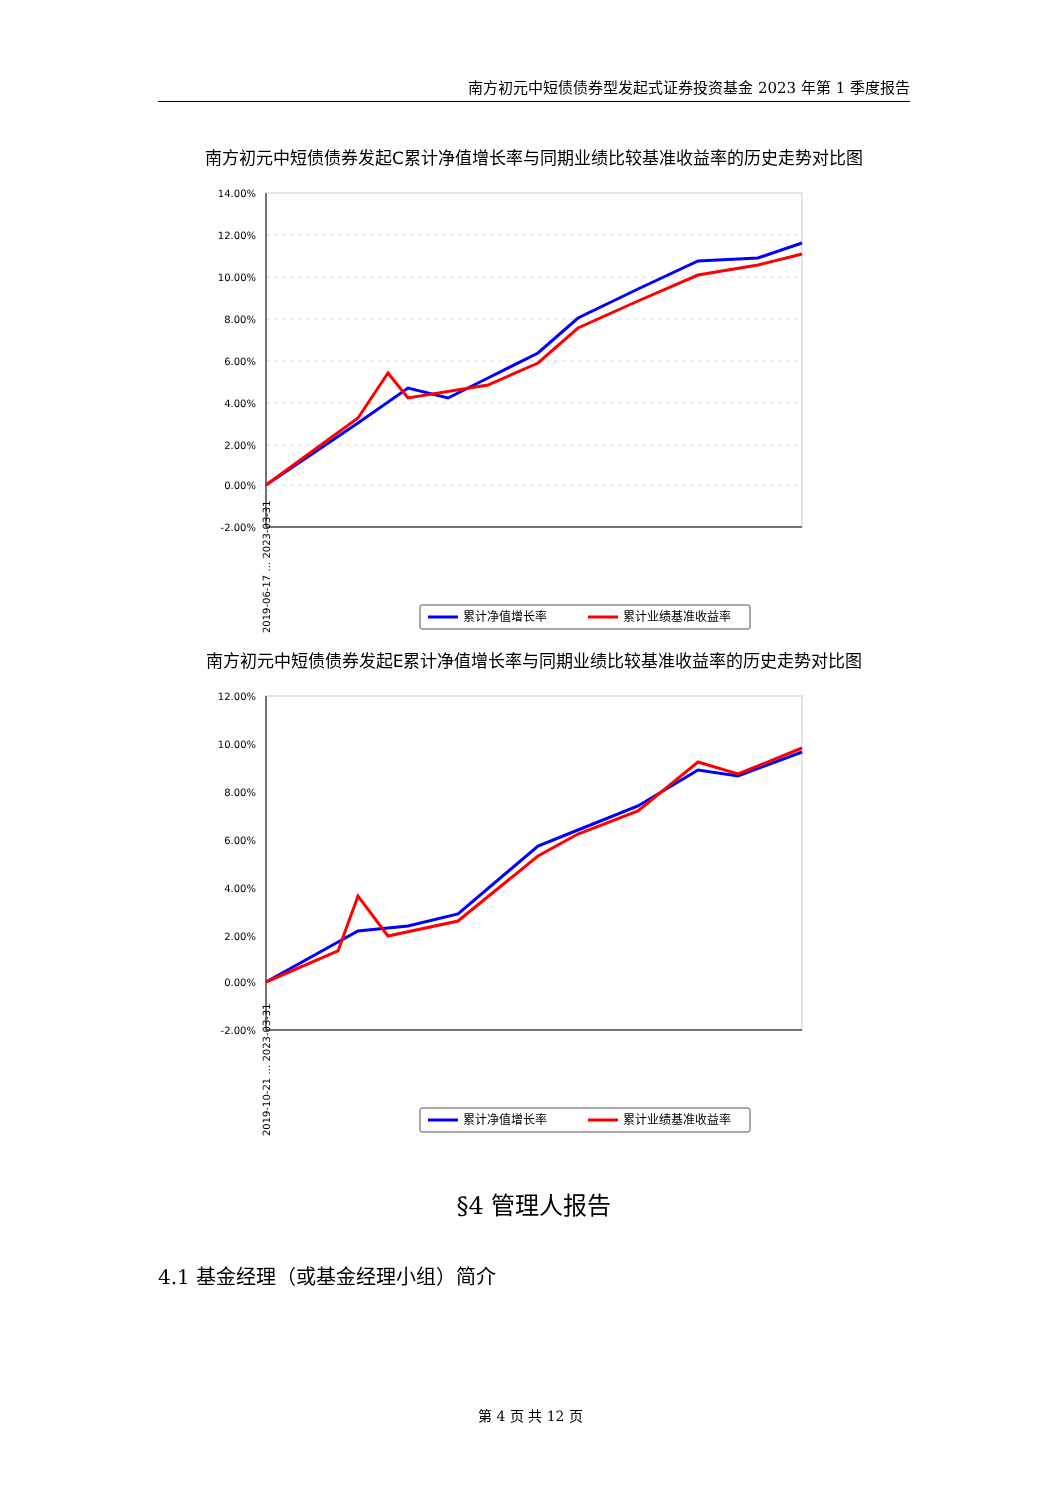南方初元中短债债券型发起式证券投资基金 2023 年第 1 季度报告
南方初元中短债债券发起C累计净值增长率与同期业绩比较基准收益率的历史走势对比图
14.00%
12.00%
10.00%
8.00%
6.00%
4.00%
2.00%
0.00%
-2.00%
2019-06-17 … 2023-03-31
累计净值增长率
累计业绩基准收益率
南方初元中短债债券发起E累计净值增长率与同期业绩比较基准收益率的历史走势对比图
12.00%
10.00%
8.00%
6.00%
4.00%
2.00%
0.00%
-2.00%
2019-10-21 … 2023-03-31
累计净值增长率
累计业绩基准收益率
§4 管理人报告
4.1 基金经理（或基金经理小组）简介
第 4 页 共 12 页